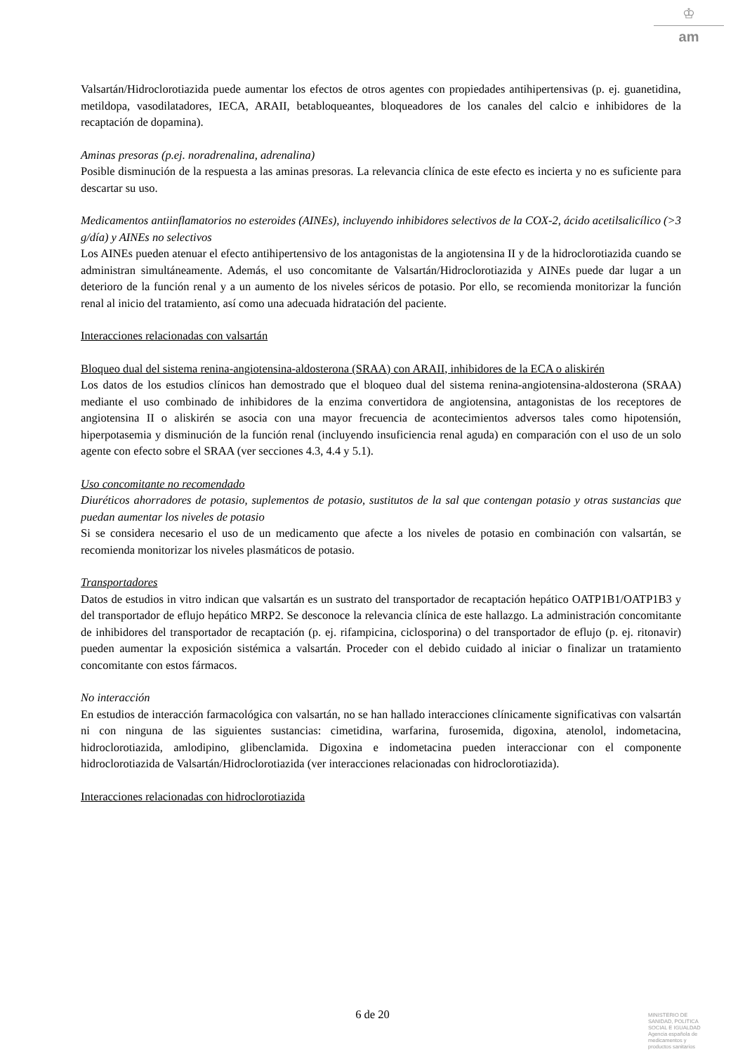♔
am
Valsartán/Hidroclorotiazida puede aumentar los efectos de otros agentes con propiedades antihipertensivas (p. ej. guanetidina, metildopa, vasodilatadores, IECA, ARAII, betabloqueantes, bloqueadores de los canales del calcio e inhibidores de la recaptación de dopamina).
Aminas presoras (p.ej. noradrenalina, adrenalina)
Posible disminución de la respuesta a las aminas presoras. La relevancia clínica de este efecto es incierta y no es suficiente para descartar su uso.
Medicamentos antiinflamatorios no esteroides (AINEs), incluyendo inhibidores selectivos de la COX-2, ácido acetilsalicílico (>3 g/día) y AINEs no selectivos
Los AINEs pueden atenuar el efecto antihipertensivo de los antagonistas de la angiotensina II y de la hidroclorotiazida cuando se administran simultáneamente. Además, el uso concomitante de Valsartán/Hidroclorotiazida y AINEs puede dar lugar a un deterioro de la función renal y a un aumento de los niveles séricos de potasio. Por ello, se recomienda monitorizar la función renal al inicio del tratamiento, así como una adecuada hidratación del paciente.
Interacciones relacionadas con valsartán
Bloqueo dual del sistema renina-angiotensina-aldosterona (SRAA) con ARAII, inhibidores de la ECA o aliskirén
Los datos de los estudios clínicos han demostrado que el bloqueo dual del sistema renina-angiotensina-aldosterona (SRAA) mediante el uso combinado de inhibidores de la enzima convertidora de angiotensina, antagonistas de los receptores de angiotensina II o aliskirén se asocia con una mayor frecuencia de acontecimientos adversos tales como hipotensión, hiperpotasemia y disminución de la función renal (incluyendo insuficiencia renal aguda) en comparación con el uso de un solo agente con efecto sobre el SRAA (ver secciones 4.3, 4.4 y 5.1).
Uso concomitante no recomendado
Diuréticos ahorradores de potasio, suplementos de potasio, sustitutos de la sal que contengan potasio y otras sustancias que puedan aumentar los niveles de potasio
Si se considera necesario el uso de un medicamento que afecte a los niveles de potasio en combinación con valsartán, se recomienda monitorizar los niveles plasmáticos de potasio.
Transportadores
Datos de estudios in vitro indican que valsartán es un sustrato del transportador de recaptación hepático OATP1B1/OATP1B3 y del transportador de eflujo hepático MRP2. Se desconoce la relevancia clínica de este hallazgo. La administración concomitante de inhibidores del transportador de recaptación (p. ej. rifampicina, ciclosporina) o del transportador de eflujo (p. ej. ritonavir) pueden aumentar la exposición sistémica a valsartán. Proceder con el debido cuidado al iniciar o finalizar un tratamiento concomitante con estos fármacos.
No interacción
En estudios de interacción farmacológica con valsartán, no se han hallado interacciones clínicamente significativas con valsartán ni con ninguna de las siguientes sustancias: cimetidina, warfarina, furosemida, digoxina, atenolol, indometacina, hidroclorotiazida, amlodipino, glibenclamida. Digoxina e indometacina pueden interaccionar con el componente hidroclorotiazida de Valsartán/Hidroclorotiazida (ver interacciones relacionadas con hidroclorotiazida).
Interacciones relacionadas con hidroclorotiazida
6 de 20
MINISTERIO DE
SANIDAD, POLITICA
SOCIAL E IGUALDAD
Agencia española de
medicamentos y
productos sanitarios